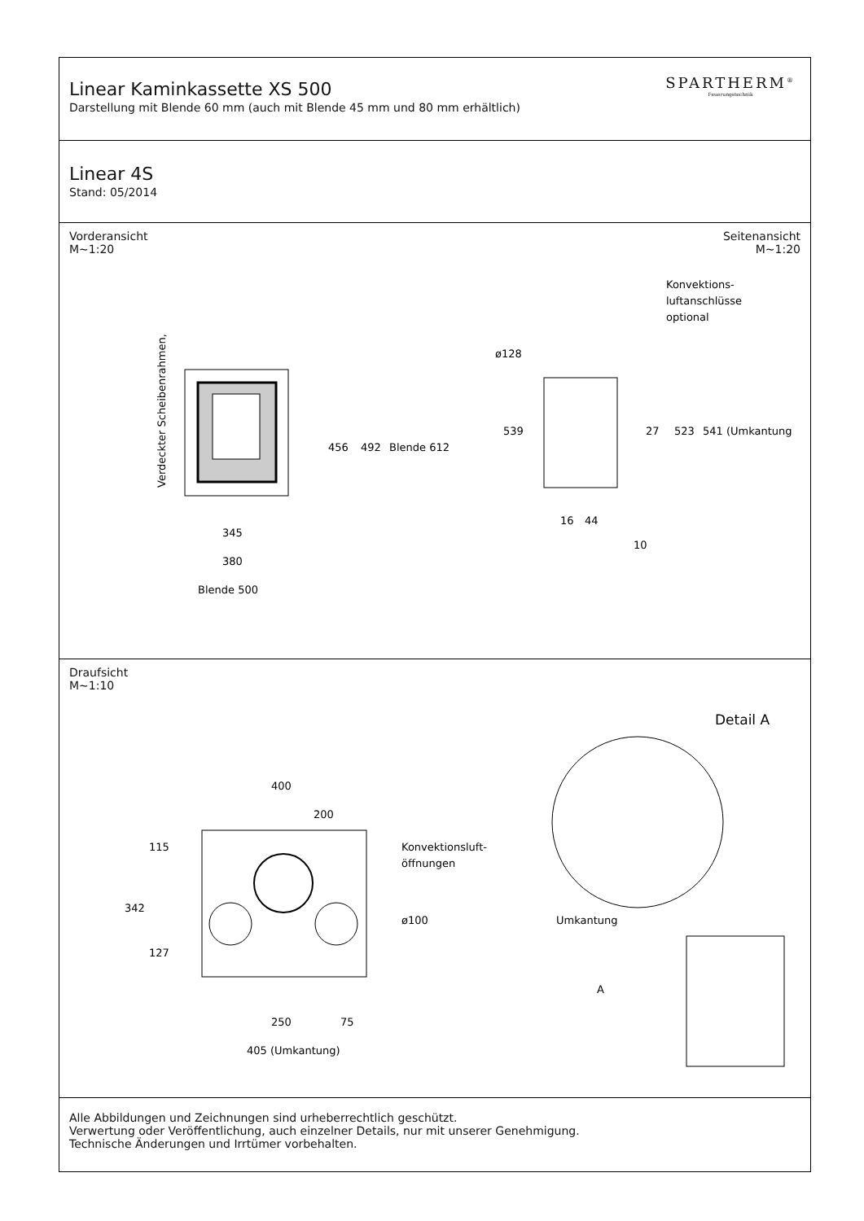Linear Kaminkassette XS 500
Darstellung mit Blende 60 mm (auch mit Blende 45 mm und 80 mm erhältlich)
SPARTHERM<sup>®</sup>
Feuerungstechnik
Linear 4S
Stand: 05/2014
Vorderansicht
M~1:20
Seitenansicht
M~1:20
Verdeckter Scheibenrahmen,
456
492
Blende 612
345
380
Blende 500
ø128
Konvektions-
luftanschlüsse
optional
539
27
523
541 (Umkantung)
16
44
10
Draufsicht
M~1:10
400
200
Konvektionsluft-
öffnungen
342
115
127
ø100
250
75
405 (Umkantung)
Detail A
Umkantung
A
Alle Abbildungen und Zeichnungen sind urheberrechtlich geschützt.
Verwertung oder Veröffentlichung, auch einzelner Details, nur mit unserer Genehmigung.
Technische Änderungen und Irrtümer vorbehalten.